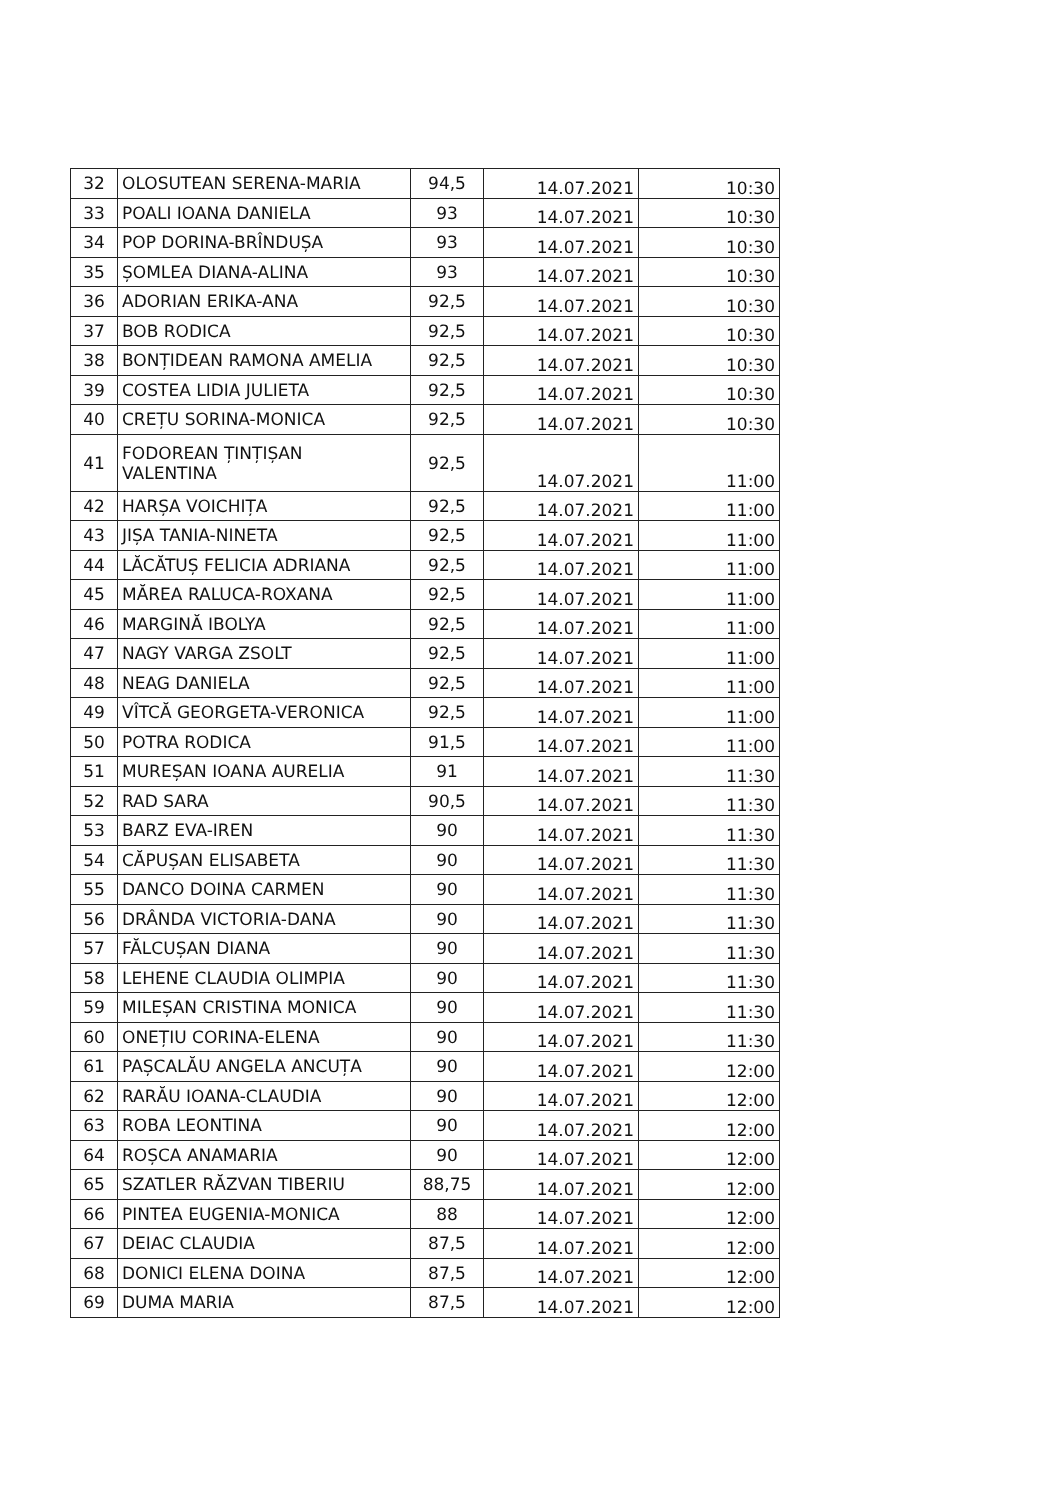| 32 | OLOSUTEAN SERENA-MARIA | 94,5 | 14.07.2021 | 10:30 |
| 33 | POALI IOANA DANIELA | 93 | 14.07.2021 | 10:30 |
| 34 | POP DORINA-BRÎNDUȘA | 93 | 14.07.2021 | 10:30 |
| 35 | ȘOMLEA DIANA-ALINA | 93 | 14.07.2021 | 10:30 |
| 36 | ADORIAN ERIKA-ANA | 92,5 | 14.07.2021 | 10:30 |
| 37 | BOB RODICA | 92,5 | 14.07.2021 | 10:30 |
| 38 | BONȚIDEAN RAMONA AMELIA | 92,5 | 14.07.2021 | 10:30 |
| 39 | COSTEA LIDIA JULIETA | 92,5 | 14.07.2021 | 10:30 |
| 40 | CREȚU SORINA-MONICA | 92,5 | 14.07.2021 | 10:30 |
| 41 | FODOREAN ȚINȚIȘAN VALENTINA | 92,5 | 14.07.2021 | 11:00 |
| 42 | HARȘA VOICHIȚA | 92,5 | 14.07.2021 | 11:00 |
| 43 | JIȘA TANIA-NINETA | 92,5 | 14.07.2021 | 11:00 |
| 44 | LĂCĂTUȘ FELICIA ADRIANA | 92,5 | 14.07.2021 | 11:00 |
| 45 | MĂREA RALUCA-ROXANA | 92,5 | 14.07.2021 | 11:00 |
| 46 | MARGINĂ IBOLYA | 92,5 | 14.07.2021 | 11:00 |
| 47 | NAGY VARGA ZSOLT | 92,5 | 14.07.2021 | 11:00 |
| 48 | NEAG DANIELA | 92,5 | 14.07.2021 | 11:00 |
| 49 | VÎTCĂ GEORGETA-VERONICA | 92,5 | 14.07.2021 | 11:00 |
| 50 | POTRA RODICA | 91,5 | 14.07.2021 | 11:00 |
| 51 | MUREȘAN IOANA AURELIA | 91 | 14.07.2021 | 11:30 |
| 52 | RAD SARA | 90,5 | 14.07.2021 | 11:30 |
| 53 | BARZ EVA-IREN | 90 | 14.07.2021 | 11:30 |
| 54 | CĂPUȘAN ELISABETA | 90 | 14.07.2021 | 11:30 |
| 55 | DANCO DOINA CARMEN | 90 | 14.07.2021 | 11:30 |
| 56 | DRÂNDA VICTORIA-DANA | 90 | 14.07.2021 | 11:30 |
| 57 | FĂLCUȘAN DIANA | 90 | 14.07.2021 | 11:30 |
| 58 | LEHENE CLAUDIA OLIMPIA | 90 | 14.07.2021 | 11:30 |
| 59 | MILEȘAN CRISTINA MONICA | 90 | 14.07.2021 | 11:30 |
| 60 | ONEȚIU CORINA-ELENA | 90 | 14.07.2021 | 11:30 |
| 61 | PAȘCALĂU ANGELA ANCUȚA | 90 | 14.07.2021 | 12:00 |
| 62 | RARĂU IOANA-CLAUDIA | 90 | 14.07.2021 | 12:00 |
| 63 | ROBA LEONTINA | 90 | 14.07.2021 | 12:00 |
| 64 | ROȘCA ANAMARIA | 90 | 14.07.2021 | 12:00 |
| 65 | SZATLER RĂZVAN TIBERIU | 88,75 | 14.07.2021 | 12:00 |
| 66 | PINTEA EUGENIA-MONICA | 88 | 14.07.2021 | 12:00 |
| 67 | DEIAC CLAUDIA | 87,5 | 14.07.2021 | 12:00 |
| 68 | DONICI ELENA DOINA | 87,5 | 14.07.2021 | 12:00 |
| 69 | DUMA MARIA | 87,5 | 14.07.2021 | 12:00 |